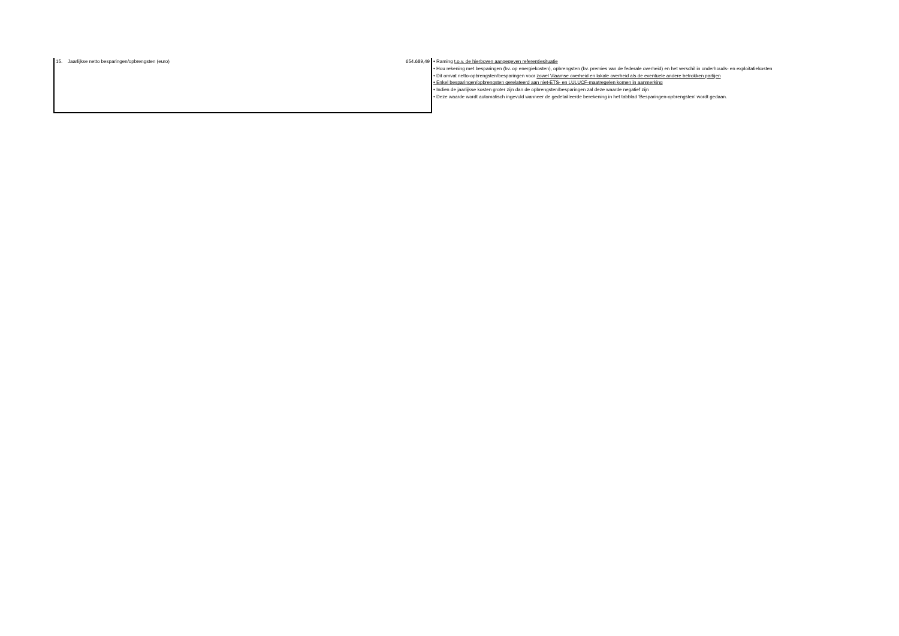| 15. Jaarlijkse netto besparingen/opbrengsten (euro) | 654.689,49 | • Raming t.o.v. de hierboven aangegeven referentiesituatie • Hou rekening met besparingen (bv. op energiekosten), opbrengsten (bv. premies van de federale overheid) en het verschil in onderhouds- en exploitatiekosten • Dit omvat netto-opbrengsten/besparingen voor zowel Vlaamse overheid en lokale overheid als de eventuele andere betrokken partijen • Enkel besparingen/opbrengsten gerelateerd aan niet-ETS- en LULUCF-maatregelen komen in aanmerking • Indien de jaarlijkse kosten groter zijn dan de opbrengsten/besparingen zal deze waarde negatief zijn • Deze waarde wordt automatisch ingevuld wanneer de gedetailleerde berekening in het tabblad 'Besparingen-opbrengsten' wordt gedaan. |